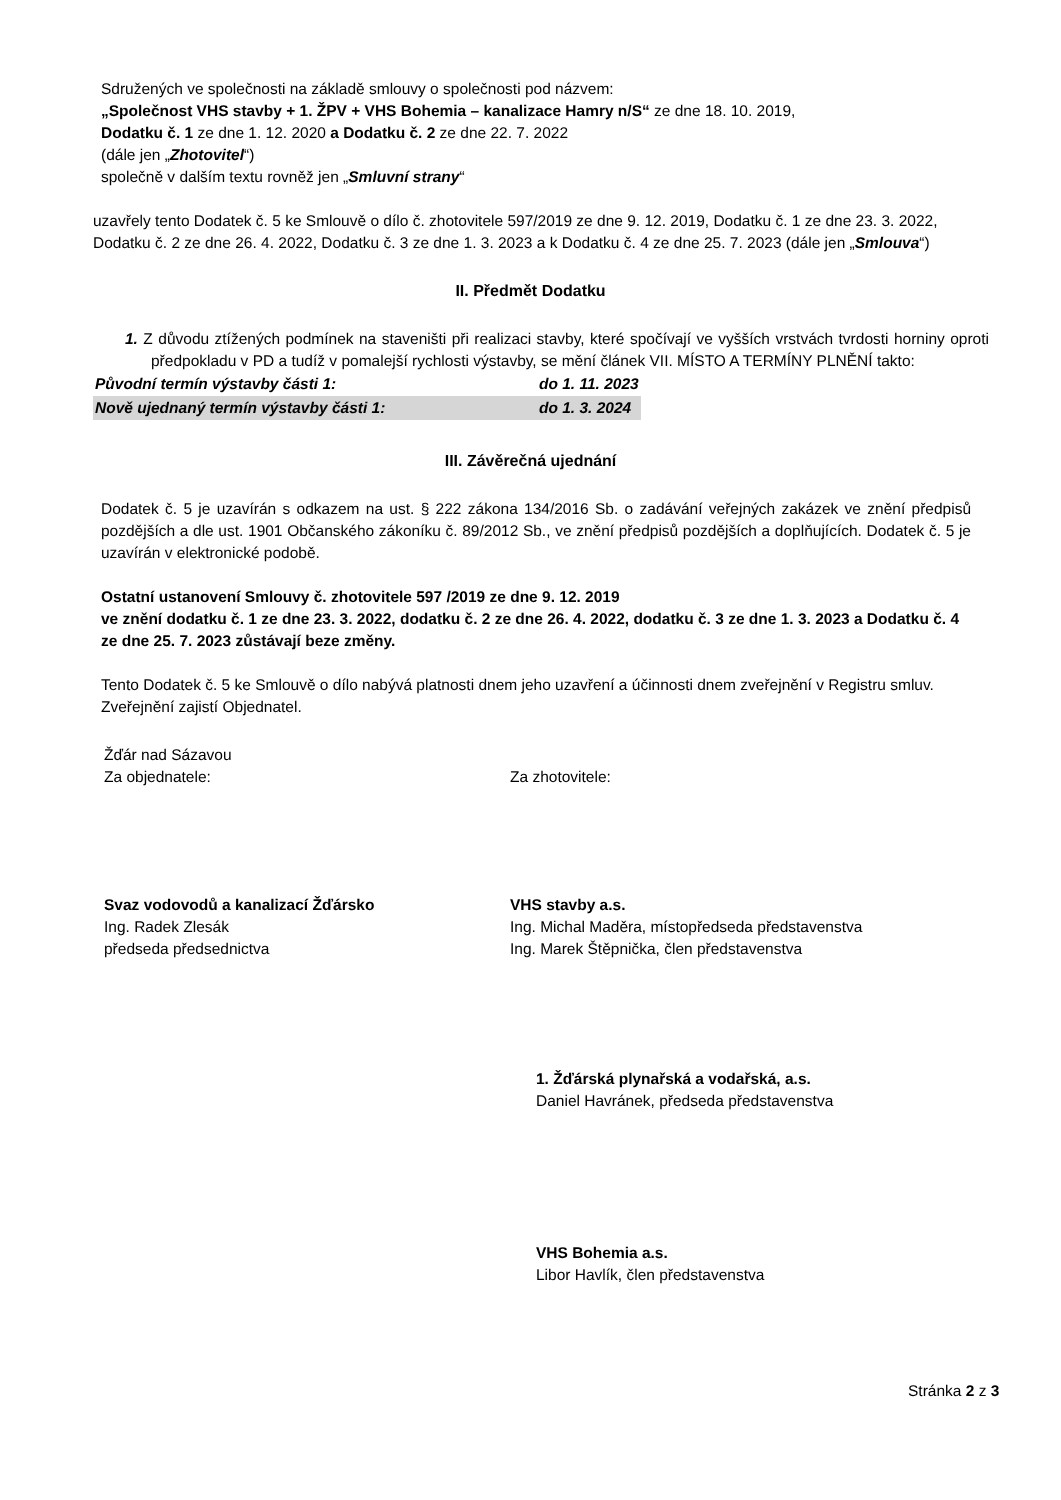Sdružených ve společnosti na základě smlouvy o společnosti pod názvem:
„Společnost VHS stavby + 1. ŽPV + VHS Bohemia – kanalizace Hamry n/S“ ze dne 18. 10. 2019,
Dodatku č. 1 ze dne 1. 12. 2020 a Dodatku č. 2 ze dne 22. 7. 2022
(dále jen „Zhotovitel“)
společně v dalším textu rovněž jen „Smluvní strany“
uzavřely tento Dodatek č. 5 ke Smlouvě o dílo č. zhotovitele 597/2019 ze dne 9. 12. 2019, Dodatku č. 1 ze dne 23. 3. 2022, Dodatku č. 2 ze dne 26. 4. 2022, Dodatku č. 3 ze dne 1. 3. 2023 a k Dodatku č. 4 ze dne 25. 7. 2023 (dále jen „Smlouva“)
II. Předmět Dodatku
1. Z důvodu ztížených podmínek na staveništi při realizaci stavby, které spočívají ve vyšších vrstvách tvrdosti horniny oproti předpokladu v PD a tudíž v pomalejší rychlosti výstavby, se mění článek VII. MÍSTO A TERMÍNY PLNĚNÍ takto:
| Původní termín výstavby části 1: | do 1. 11. 2023 |
| Nově ujednaný termín výstavby části 1: | do 1. 3. 2024 |
III. Závěrečná ujednání
Dodatek č. 5 je uzavírán s odkazem na ust. § 222 zákona 134/2016 Sb. o zadávání veřejných zakázek ve znění předpisů pozdějších a dle ust. 1901 Občanského zákoníku č. 89/2012 Sb., ve znění předpisů pozdějších a doplňujících. Dodatek č. 5 je uzavírán v elektronické podobě.
Ostatní ustanovení Smlouvy č. zhotovitele 597 /2019 ze dne 9. 12. 2019
ve znění dodatku č. 1 ze dne 23. 3. 2022, dodatku č. 2 ze dne 26. 4. 2022, dodatku č. 3 ze dne 1. 3. 2023 a Dodatku č. 4 ze dne 25. 7. 2023 zůstávají beze změny.
Tento Dodatek č. 5 ke Smlouvě o dílo nabývá platnosti dnem jeho uzavření a účinnosti dnem zveřejnění v Registru smluv.
Zveřejnění zajistí Objednatel.
Žďár nad Sázavou
Za objednatele:
Za zhotovitele:
Svaz vodovodů a kanalizací Žďársko
Ing. Radek Zlesák
předseda předsednictva
VHS stavby a.s.
Ing. Michal Maděra, místopředseda představenstva
Ing. Marek Štěpnička, člen představenstva
1. Žďárská plynařská a vodařská, a.s.
Daniel Havránek, předseda představenstva
VHS Bohemia a.s.
Libor Havlík, člen představenstva
Stránka 2 z 3